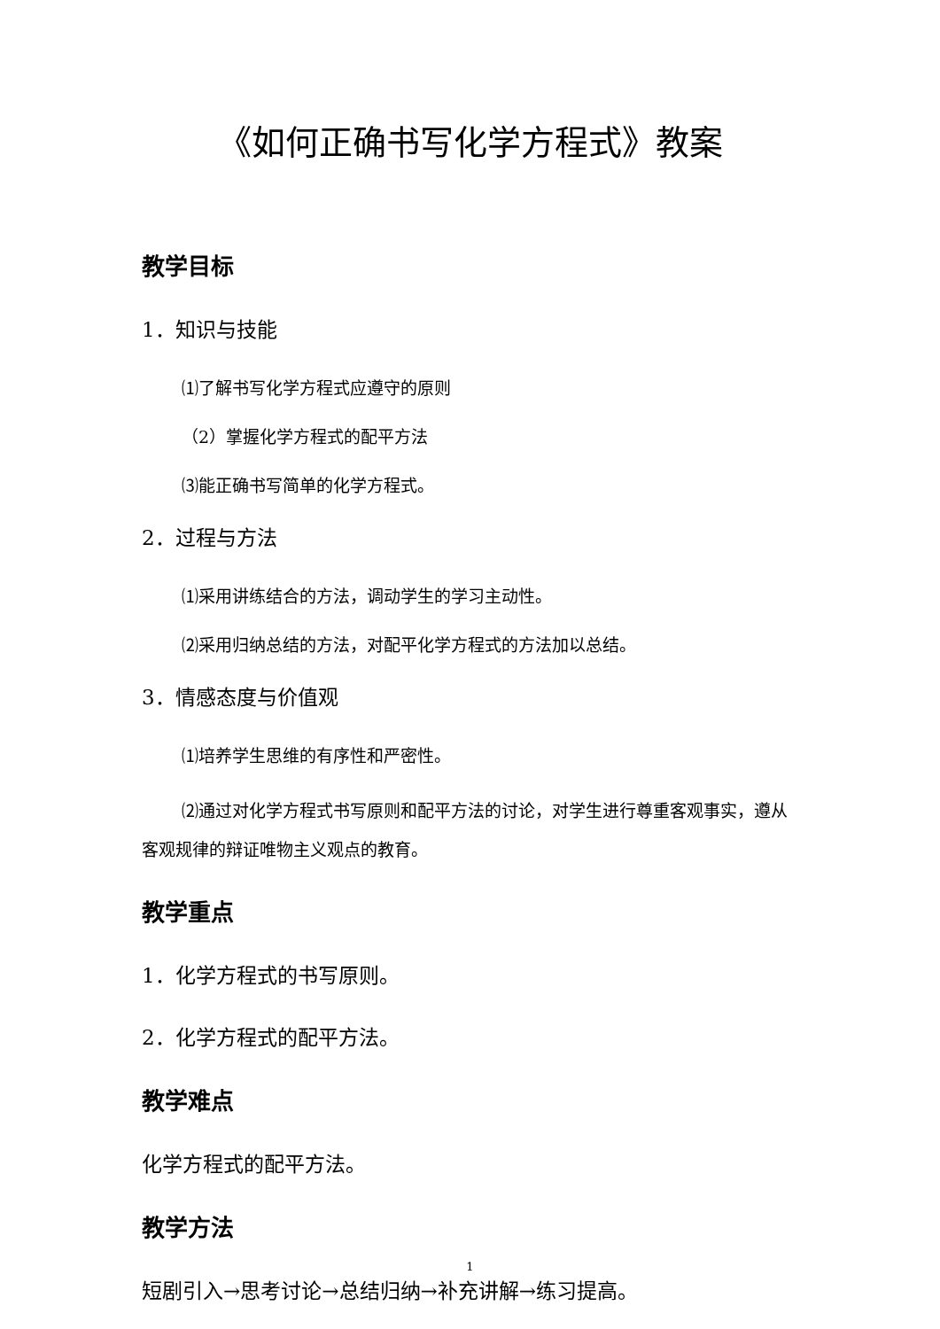《如何正确书写化学方程式》教案
教学目标
1．知识与技能
⑴了解书写化学方程式应遵守的原则
（2）掌握化学方程式的配平方法
⑶能正确书写简单的化学方程式。
2．过程与方法
⑴采用讲练结合的方法，调动学生的学习主动性。
⑵采用归纳总结的方法，对配平化学方程式的方法加以总结。
3．情感态度与价值观
⑴培养学生思维的有序性和严密性。
⑵通过对化学方程式书写原则和配平方法的讨论，对学生进行尊重客观事实，遵从客观规律的辩证唯物主义观点的教育。
教学重点
1．化学方程式的书写原则。
2．化学方程式的配平方法。
教学难点
化学方程式的配平方法。
教学方法
短剧引入→思考讨论→总结归纳→补充讲解→练习提高。
1